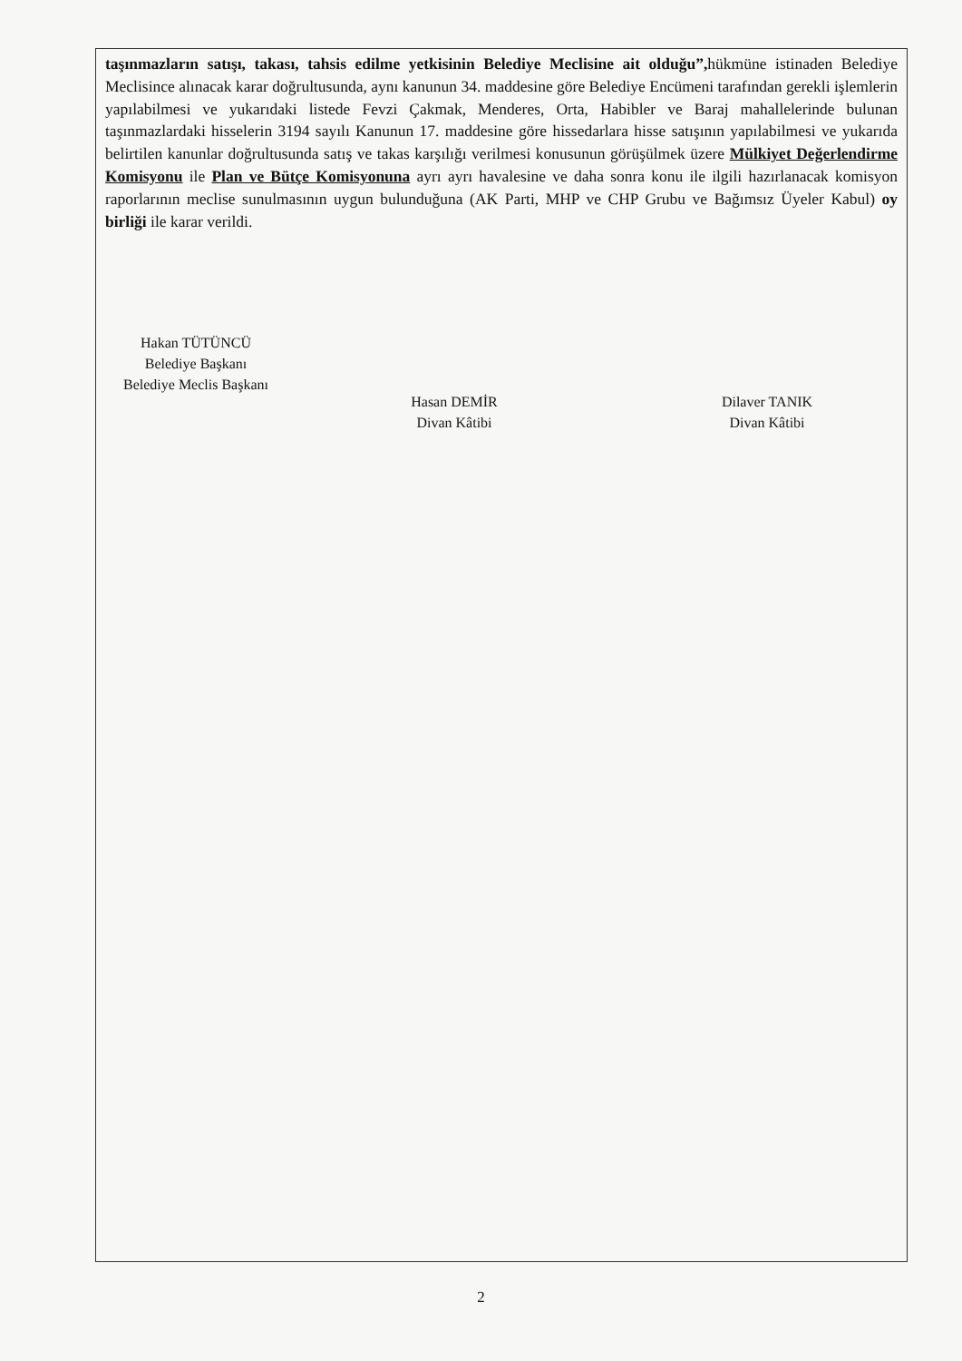taşınmazların satışı, takası, tahsis edilme yetkisinin Belediye Meclisine ait olduğu”, hükmüne istinaden Belediye Meclisince alınacak karar doğrultusunda, aynı kanunun 34. maddesine göre Belediye Encümeni tarafından gerekli işlemlerin yapılabilmesi ve yukarıdaki listede Fevzi Çakmak, Menderes, Orta, Habibler ve Baraj mahallelerinde bulunan taşınmazlardaki hisselerin 3194 sayılı Kanunun 17. maddesine göre hissedarlara hisse satışının yapılabilmesi ve yukarıda belirtilen kanunlar doğrultusunda satış ve takas karşılığı verilmesi konusunun görüşülmek üzere Mülkiyet Değerlendirme Komisyonu ile Plan ve Bütçe Komisyonuna ayrı ayrı havalesine ve daha sonra konu ile ilgili hazırlanacak komisyon raporlarının meclise sunulmasının uygun bulunduğuna (AK Parti, MHP ve CHP Grubu ve Bağımsız Üyeler Kabul) oy birliği ile karar verildi.
Hakan TÜTÜNCÜ
Belediye Başkanı
Belediye Meclis Başkanı
Hasan DEMİR
Divan Kâtibi
Dilaver TANIK
Divan Kâtibi
2